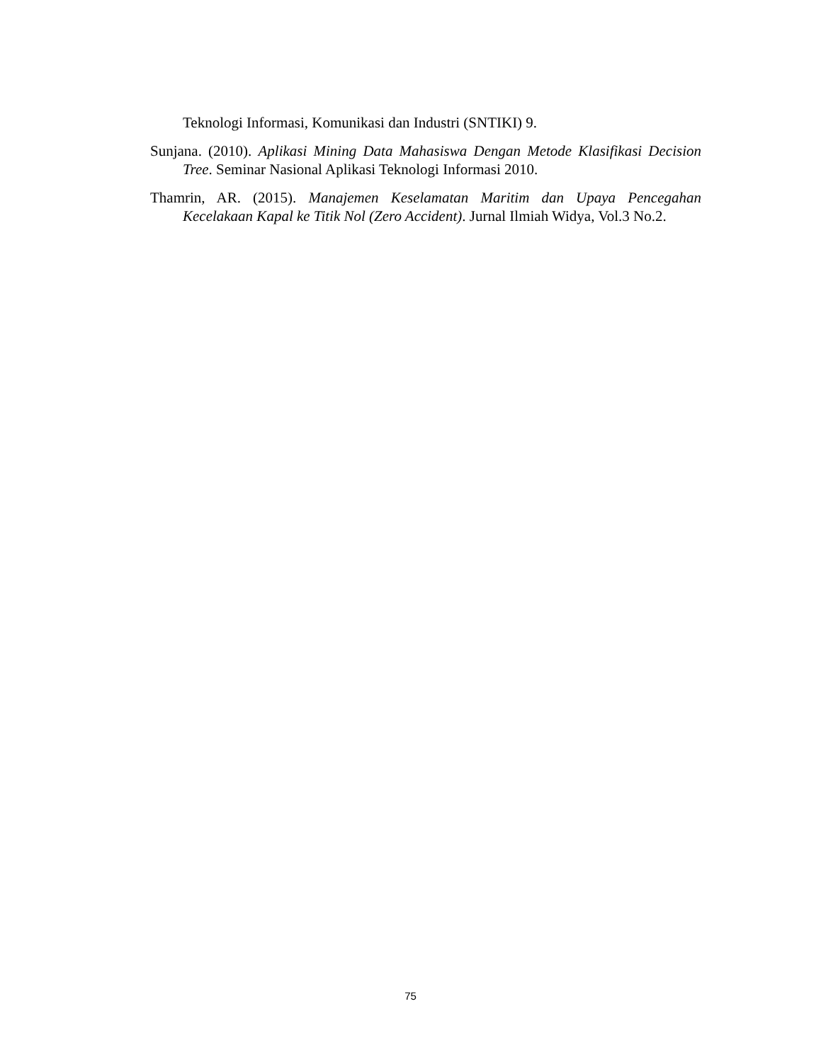Teknologi Informasi, Komunikasi dan Industri (SNTIKI) 9.
Sunjana. (2010). Aplikasi Mining Data Mahasiswa Dengan Metode Klasifikasi Decision Tree. Seminar Nasional Aplikasi Teknologi Informasi 2010.
Thamrin, AR. (2015). Manajemen Keselamatan Maritim dan Upaya Pencegahan Kecelakaan Kapal ke Titik Nol (Zero Accident). Jurnal Ilmiah Widya, Vol.3 No.2.
75